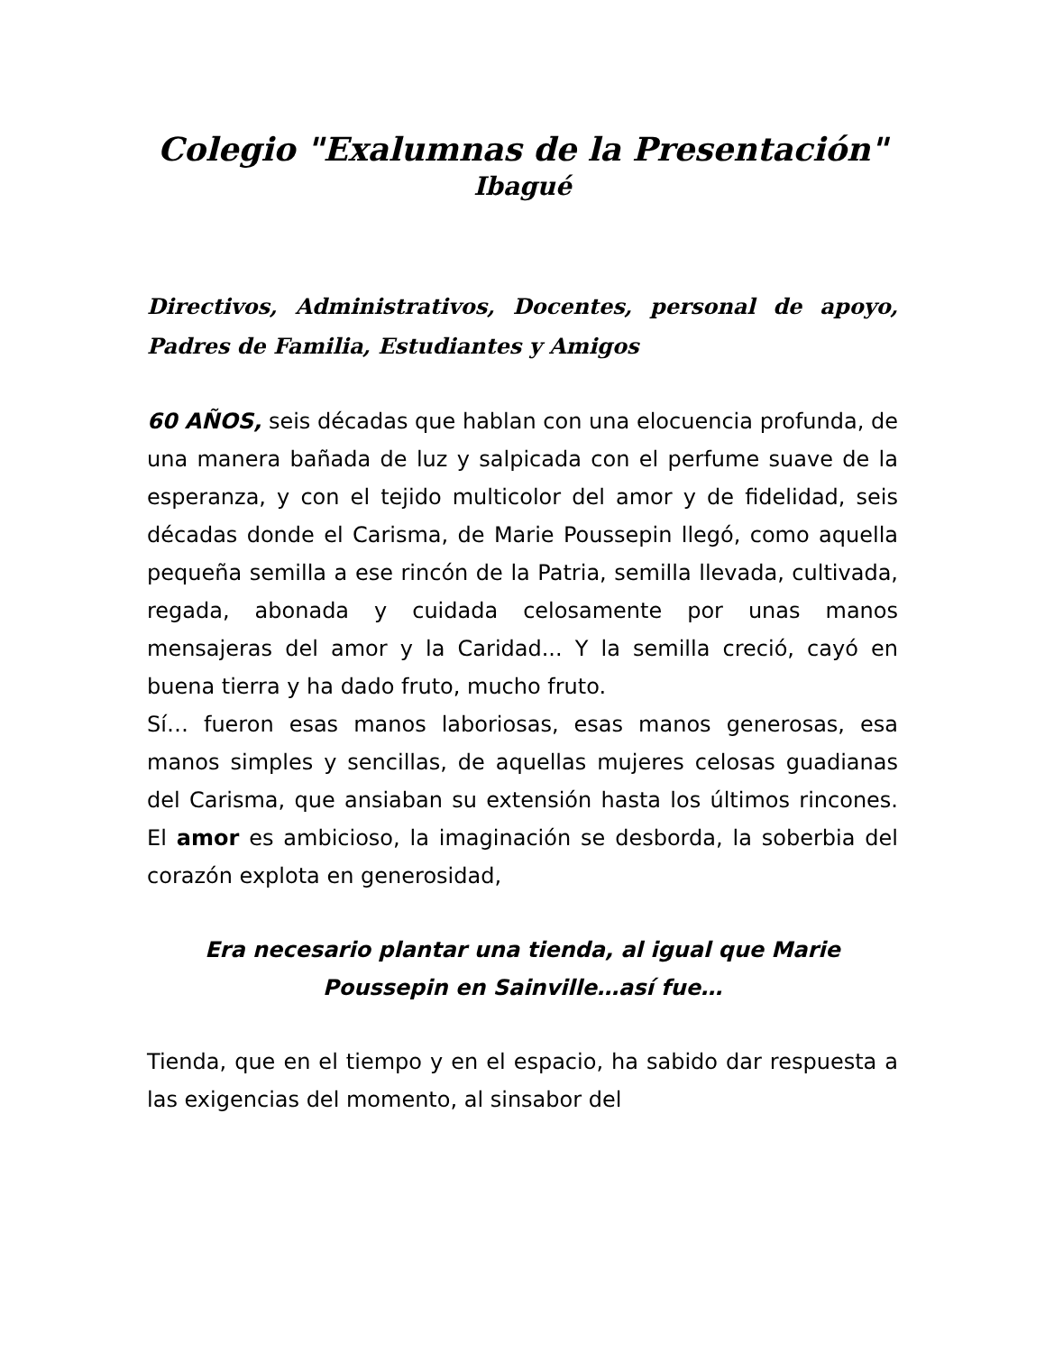Colegio "Exalumnas de la Presentación"
Ibagué
Directivos, Administrativos, Docentes, personal de apoyo, Padres de Familia, Estudiantes y Amigos
60 AÑOS, seis décadas que hablan con una elocuencia profunda, de una manera bañada de luz y salpicada con el perfume suave de la esperanza, y con el tejido multicolor del amor y de fidelidad, seis décadas donde el Carisma, de Marie Poussepin llegó, como aquella pequeña semilla a ese rincón de la Patria, semilla llevada, cultivada, regada, abonada y cuidada celosamente por unas manos mensajeras del amor y la Caridad... Y la semilla creció, cayó en buena tierra y ha dado fruto, mucho fruto.
Sí… fueron esas manos laboriosas, esas manos generosas, esa manos simples y sencillas, de aquellas mujeres celosas guadianas del Carisma, que ansiaban su extensión hasta los últimos rincones. El amor es ambicioso, la imaginación se desborda, la soberbia del corazón explota en generosidad,
Era necesario plantar una tienda, al igual que Marie Poussepin en Sainville…así fue…
Tienda, que en el tiempo y en el espacio, ha sabido dar respuesta a las exigencias del momento, al sinsabor del